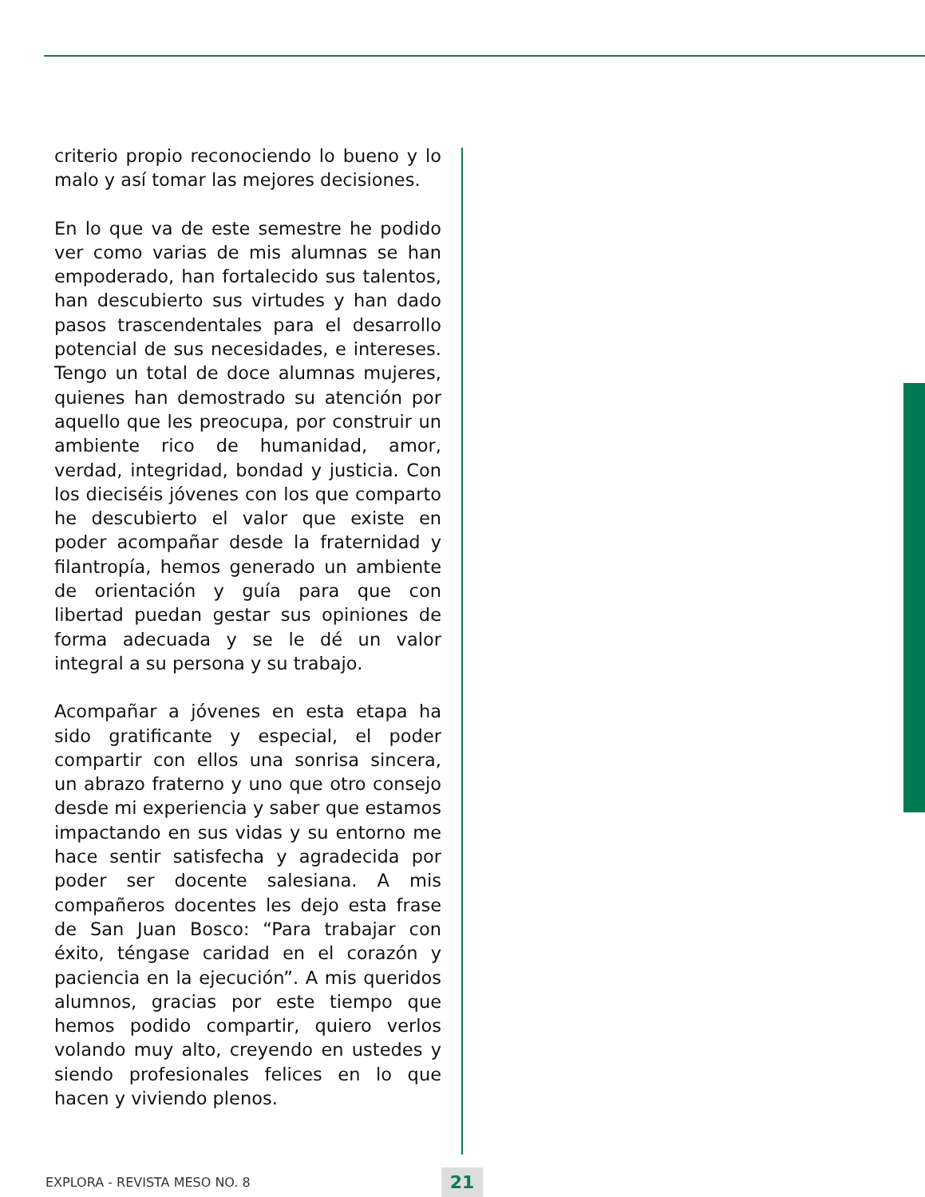criterio propio reconociendo lo bueno y lo malo y así tomar las mejores decisiones.
En lo que va de este semestre he podido ver como varias de mis alumnas se han empoderado, han fortalecido sus talentos, han descubierto sus virtudes y han dado pasos trascendentales para el desarrollo potencial de sus necesidades, e intereses. Tengo un total de doce alumnas mujeres, quienes han demostrado su atención por aquello que les preocupa, por construir un ambiente rico de humanidad, amor, verdad, integridad, bondad y justicia. Con los dieciséis jóvenes con los que comparto he descubierto el valor que existe en poder acompañar desde la fraternidad y filantropía, hemos generado un ambiente de orientación y guía para que con libertad puedan gestar sus opiniones de forma adecuada y se le dé un valor integral a su persona y su trabajo.
Acompañar a jóvenes en esta etapa ha sido gratificante y especial, el poder compartir con ellos una sonrisa sincera, un abrazo fraterno y uno que otro consejo desde mi experiencia y saber que estamos impactando en sus vidas y su entorno me hace sentir satisfecha y agradecida por poder ser docente salesiana. A mis compañeros docentes les dejo esta frase de San Juan Bosco: “Para trabajar con éxito, téngase caridad en el corazón y paciencia en la ejecución”. A mis queridos alumnos, gracias por este tiempo que hemos podido compartir, quiero verlos volando muy alto, creyendo en ustedes y siendo profesionales felices en lo que hacen y viviendo plenos.
EXPLORA - REVISTA MESO NO. 8 21